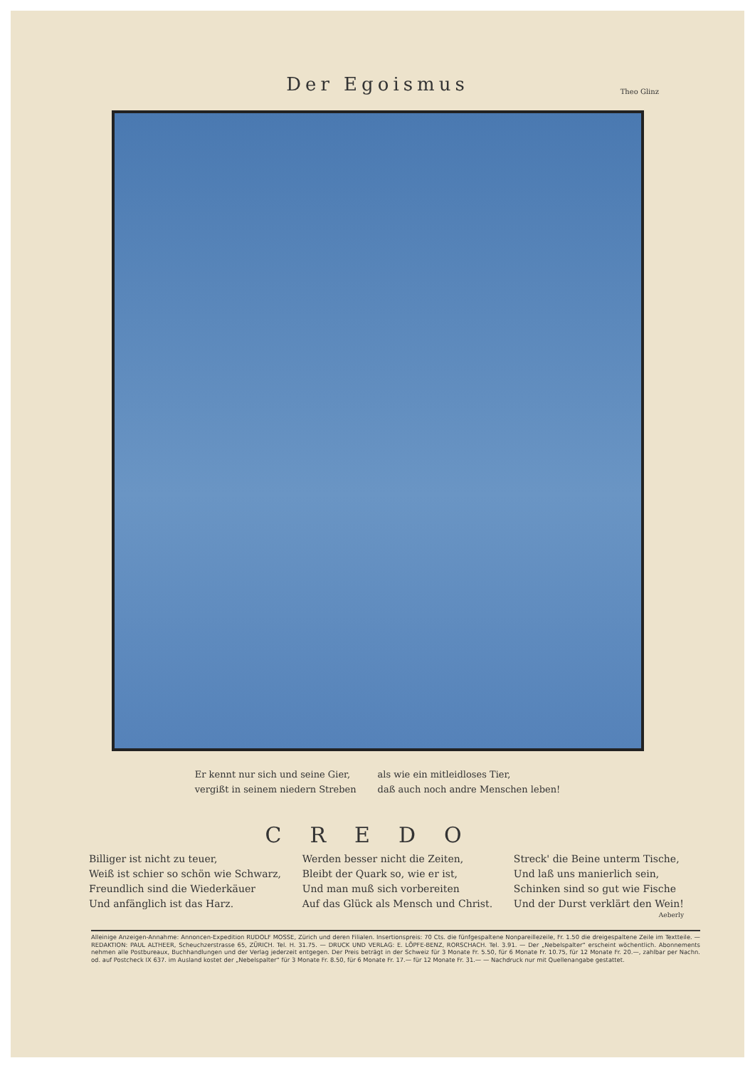Der Egoismus
Theo Glinz
Er kennt nur sich und seine Gier,
vergißt in seinem niedern Streben
als wie ein mitleidloses Tier,
daß auch noch andre Menschen leben!
CREDO
Billiger ist nicht zu teuer,
Weiß ist schier so schön wie Schwarz,
Freundlich sind die Wiederkäuer
Und anfänglich ist das Harz.
Werden besser nicht die Zeiten,
Bleibt der Quark so, wie er ist,
Und man muß sich vorbereiten
Auf das Glück als Mensch und Christ.
Streck' die Beine unterm Tische,
Und laß uns manierlich sein,
Schinken sind so gut wie Fische
Und der Durst verklärt den Wein!
Aeberly
Alleinige Anzeigen-Annahme: Annoncen-Expedition RUDOLF MOSSE, Zürich und deren Filialen. Insertionspreis: 70 Cts. die fünfgespaltene Nonpareillezeile, Fr. 1.50 die dreigespaltene Zeile im Textteile. — REDAKTION: PAUL ALTHEER, Scheuchzerstrasse 65, ZÜRICH. Tel. H. 31.75. — DRUCK UND VERLAG: E. LÖPFE-BENZ, RORSCHACH. Tel. 3.91. — Der „Nebelspalter“ erscheint wöchentlich. Abonnements nehmen alle Postbureaux, Buchhandlungen und der Verlag jederzeit entgegen. Der Preis beträgt in der Schweiz für 3 Monate Fr. 5.50, für 6 Monate Fr. 10.75, für 12 Monate Fr. 20.—, zahlbar per Nachn. od. auf Postcheck IX 637. im Ausland kostet der „Nebelspalter“ für 3 Monate Fr. 8.50, für 6 Monate Fr. 17.— für 12 Monate Fr. 31.— — Nachdruck nur mit Quellenangabe gestattet.